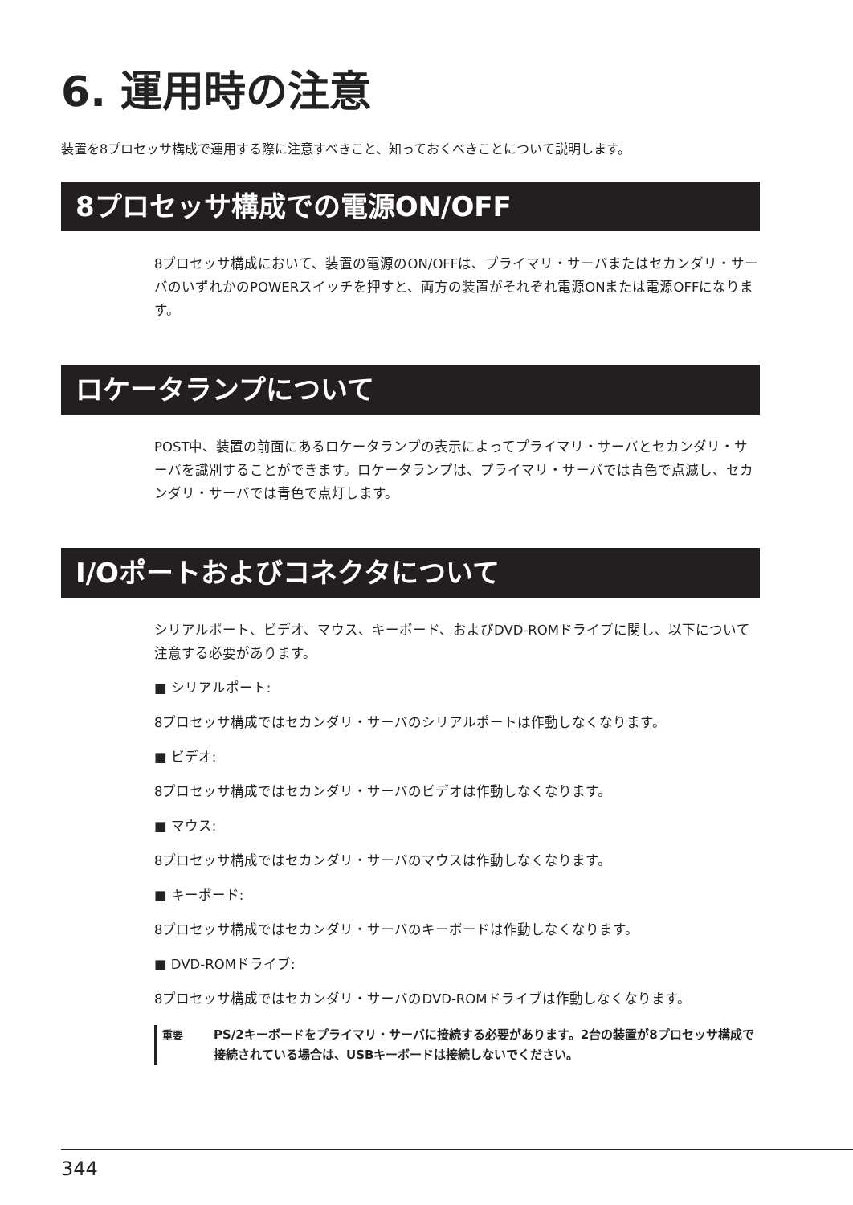6. 運用時の注意
装置を8プロセッサ構成で運用する際に注意すべきこと、知っておくべきことについて説明します。
8プロセッサ構成での電源ON/OFF
8プロセッサ構成において、装置の電源のON/OFFは、プライマリ・サーバまたはセカンダリ・サーバのいずれかのPOWERスイッチを押すと、両方の装置がそれぞれ電源ONまたは電源OFFになります。
ロケータランプについて
POST中、装置の前面にあるロケータランプの表示によってプライマリ・サーバとセカンダリ・サーバを識別することができます。ロケータランプは、プライマリ・サーバでは青色で点滅し、セカンダリ・サーバでは青色で点灯します。
I/Oポートおよびコネクタについて
シリアルポート、ビデオ、マウス、キーボード、およびDVD-ROMドライブに関し、以下について注意する必要があります。
■ シリアルポート:
8プロセッサ構成ではセカンダリ・サーバのシリアルポートは作動しなくなります。
■ ビデオ:
8プロセッサ構成ではセカンダリ・サーバのビデオは作動しなくなります。
■ マウス:
8プロセッサ構成ではセカンダリ・サーバのマウスは作動しなくなります。
■ キーボード:
8プロセッサ構成ではセカンダリ・サーバのキーボードは作動しなくなります。
■ DVD-ROMドライブ:
8プロセッサ構成ではセカンダリ・サーバのDVD-ROMドライブは作動しなくなります。
重要
PS/2キーボードをプライマリ・サーバに接続する必要があります。2台の装置が8プロセッサ構成で接続されている場合は、USBキーボードは接続しないでください。
344